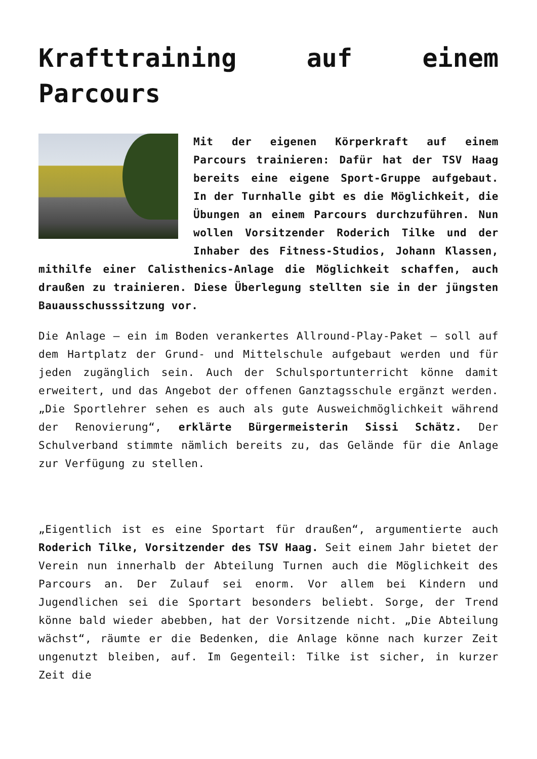Krafttraining auf einem Parcours
Mit der eigenen Körperkraft auf einem Parcours trainieren: Dafür hat der TSV Haag bereits eine eigene Sport-Gruppe aufgebaut. In der Turnhalle gibt es die Möglichkeit, die Übungen an einem Parcours durchzuführen. Nun wollen Vorsitzender Roderich Tilke und der Inhaber des Fitness-Studios, Johann Klassen, mithilfe einer Calisthenics-Anlage die Möglichkeit schaffen, auch draußen zu trainieren. Diese Überlegung stellten sie in der jüngsten Bauausschusssitzung vor.
Die Anlage – ein im Boden verankertes Allround-Play-Paket – soll auf dem Hartplatz der Grund- und Mittelschule aufgebaut werden und für jeden zugänglich sein. Auch der Schulsportunterricht könne damit erweitert, und das Angebot der offenen Ganztagsschule ergänzt werden. „Die Sportlehrer sehen es auch als gute Ausweichmöglichkeit während der Renovierung“, erklärte Bürgermeisterin Sissi Schätz. Der Schulverband stimmte nämlich bereits zu, das Gelände für die Anlage zur Verfügung zu stellen.
„Eigentlich ist es eine Sportart für draußen“, argumentierte auch Roderich Tilke, Vorsitzender des TSV Haag. Seit einem Jahr bietet der Verein nun innerhalb der Abteilung Turnen auch die Möglichkeit des Parcours an. Der Zulauf sei enorm. Vor allem bei Kindern und Jugendlichen sei die Sportart besonders beliebt. Sorge, der Trend könne bald wieder abebben, hat der Vorsitzende nicht. „Die Abteilung wächst“, räumte er die Bedenken, die Anlage könne nach kurzer Zeit ungenutzt bleiben, auf. Im Gegenteil: Tilke ist sicher, in kurzer Zeit die